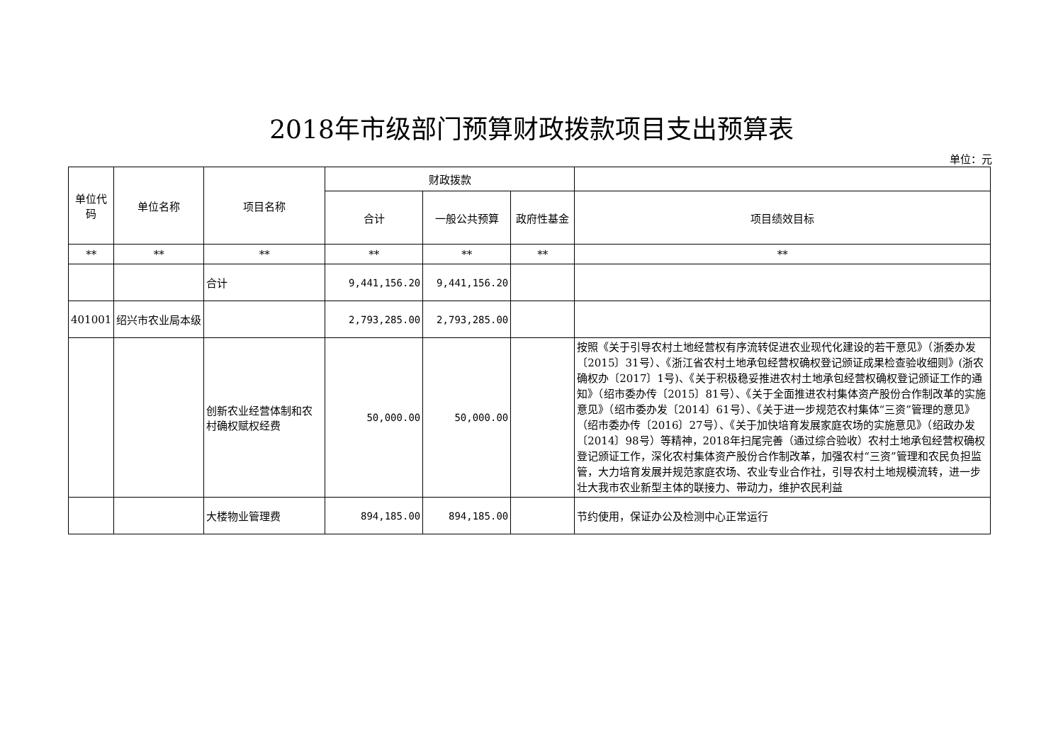2018年市级部门预算财政拨款项目支出预算表
单位：元
| 单位代码 | 单位名称 | 项目名称 | 财政拨款 | | | |
| --- | --- | --- | --- | --- | --- | --- |
| | | | 合计 | 一般公共预算 | 政府性基金 | 项目绩效目标 |
| ** | ** | ** | ** | ** | ** | ** |
| | | 合计 | 9,441,156.20 | 9,441,156.20 | | |
| 401001 | 绍兴市农业局本级 | | 2,793,285.00 | 2,793,285.00 | | |
| | | 创新农业经营体制和农村确权赋权经费 | 50,000.00 | 50,000.00 | | 按照《关于引导农村土地经营权有序流转促进农业现代化建设的若干意见》（浙委办发〔2015〕31号）、《浙江省农村土地承包经营权确权登记颁证成果检查验收细则》(浙农确权办〔2017〕1号)、《关于积极稳妥推进农村土地承包经营权确权登记颁证工作的通知》（绍市委办传〔2015〕81号）、《关于全面推进农村集体资产股份合作制改革的实施意见》（绍市委办发〔2014〕61号）、《关于进一步规范农村集体“三资”管理的意见》（绍市委办传〔2016〕27号）、《关于加快培育发展家庭农场的实施意见》（绍政办发〔2014〕98号）等精神，2018年扫尾完善（通过综合验收）农村土地承包经营权确权登记颁证工作，深化农村集体资产股份合作制改革，加强农村“三资”管理和农民负担监管，大力培育发展并规范家庭农场、农业专业合作社，引导农村土地规模流转，进一步壮大我市农业新型主体的联接力、带动力，维护农民利益 |
| | | 大楼物业管理费 | 894,185.00 | 894,185.00 | | 节约使用，保证办公及检测中心正常运行 |